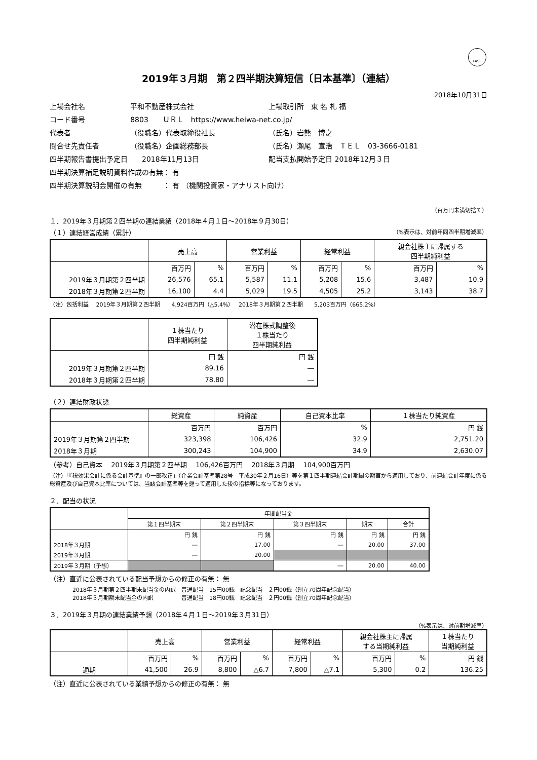FASF
2019年３月期　第２四半期決算短信〔日本基準〕（連結）
2018年10月31日
| 上場会社名 | 平和不動産株式会社 | | 上場取引所 東 名 札 福 |
| コード番号 | 8803 ＵＲＬ https://www.heiwa-net.co.jp/ | | |
| 代表者 | （役職名）代表取締役社長 | （氏名）岩熊 博之 | |
| 問合せ先責任者 | （役職名）企画総務部長 | （氏名）瀬尾 宣浩 ＴＥＬ 03-3666-0181 | |
| 四半期報告書提出予定日 2018年11月13日 | | 配当支払開始予定日 2018年12月３日 | |
| 四半期決算補足説明資料作成の有無： 有 | | | |
| 四半期決算説明会開催の有無 ： 有 （機関投資家・アナリスト向け） | | | |
（百万円未満切捨て）
１．2019年３月期第２四半期の連結業績（2018年４月１日～2018年９月30日）
（１）連結経営成績（累計） （%表示は、対前年同四半期増減率）
| | 売上高 | | 営業利益 | | 経常利益 | | 親会社株主に帰属する 四半期純利益 | |
| --- | --- | --- | --- | --- | --- | --- | --- | --- |
| | 百万円 | % | 百万円 | % | 百万円 | % | 百万円 | % |
| 2019年３月期第２四半期 | 26,576 | 65.1 | 5,587 | 11.1 | 5,208 | 15.6 | 3,487 | 10.9 |
| 2018年３月期第２四半期 | 16,100 | 4.4 | 5,029 | 19.5 | 4,505 | 25.2 | 3,143 | 38.7 |
（注）包括利益　 2019年３月期第２四半期　　4,924百万円（△5.4%）　 2018年３月期第２四半期　　5,203百万円（665.2%）
| | １株当たり 四半期純利益 | 潜在株式調整後 １株当たり 四半期純利益 |
| --- | --- | --- |
| | 円 銭 | 円 銭 |
| 2019年３月期第２四半期 | 89.16 | ― |
| 2018年３月期第２四半期 | 78.80 | ― |
（２）連結財政状態
| | 総資産 | 純資産 | 自己資本比率 | １株当たり純資産 |
| --- | --- | --- | --- | --- |
| | 百万円 | 百万円 | % | 円 銭 |
| 2019年３月期第２四半期 | 323,398 | 106,426 | 32.9 | 2,751.20 |
| 2018年３月期 | 300,243 | 104,900 | 34.9 | 2,630.07 |
（参考）自己資本　 2019年３月期第２四半期　 106,426百万円　 2018年３月期　 104,900百万円
（注）「『税効果会計に係る会計基準』の一部改正」（企業会計基準第28号　平成30年２月16日）等を第１四半期連結会計期間の期首から適用しており、前連結会計年度に係る総資産及び自己資本比率については、当該会計基準等を遡って適用した後の指標等になっております。
２．配当の状況
| | 年間配当金 | | | | |
| --- | --- | --- | --- | --- | --- |
| | 第１四半期末 | 第２四半期末 | 第３四半期末 | 期末 | 合計 |
| | 円 銭 | 円 銭 | 円 銭 | 円 銭 | 円 銭 |
| 2018年３月期 | ― | 17.00 | ― | 20.00 | 37.00 |
| 2019年３月期 | ― | 20.00 | | | |
| 2019年３月期（予想） | | | ― | 20.00 | 40.00 |
（注）直近に公表されている配当予想からの修正の有無： 無
2018年３月期第２四半期末配当金の内訳　普通配当　15円00銭　記念配当　２円00銭（創立70周年記念配当）
2018年３月期期末配当金の内訳　　　　　普通配当　18円00銭　記念配当　２円00銭（創立70周年記念配当）
３．2019年３月期の連結業績予想（2018年４月１日～2019年３月31日）
（%表示は、対前期増減率）
| | 売上高 | | 営業利益 | | 経常利益 | | 親会社株主に帰属 する当期純利益 | | １株当たり 当期純利益 |
| --- | --- | --- | --- | --- | --- | --- | --- | --- | --- |
| | 百万円 | % | 百万円 | % | 百万円 | % | 百万円 | % | 円 銭 |
| 通期 | 41,500 | 26.9 | 8,800 | △6.7 | 7,800 | △7.1 | 5,300 | 0.2 | 136.25 |
（注）直近に公表されている業績予想からの修正の有無： 無